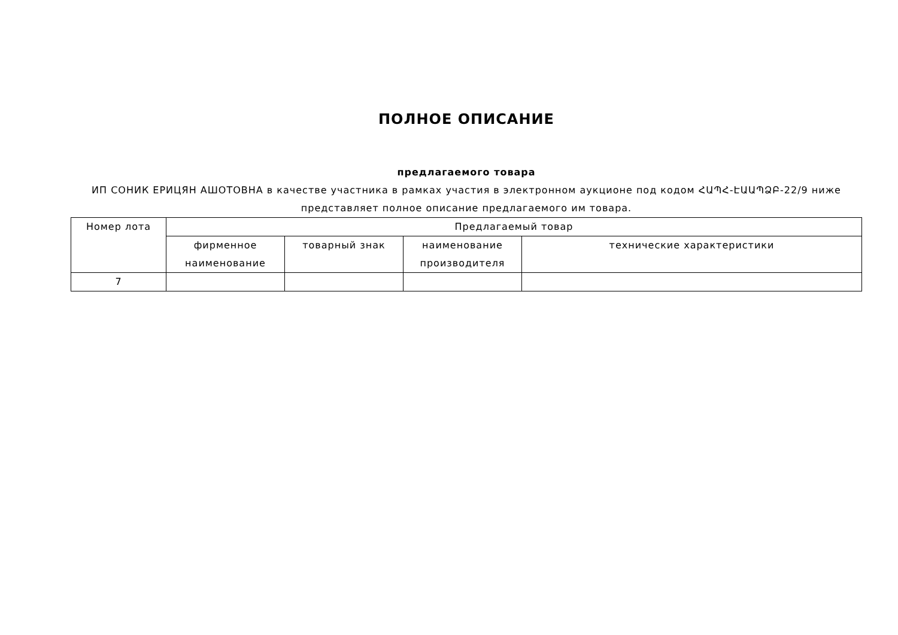ПОЛНОЕ ОПИСАНИЕ
предлагаемого товара
ИП СОНИК ЕРИЦЯН АШОТОВНА в качестве участника в рамках участия в электронном аукционе под кодом ՀԱՊՀ-ԷԱԱՊՁԲ-22/9 ниже представляет полное описание предлагаемого им товара.
| Номер лота | Предлагаемый товар | | | |
| --- | --- | --- | --- | --- |
| | фирменное наименование | товарный знак | наименование производителя | технические характеристики |
| 7 | | | | |